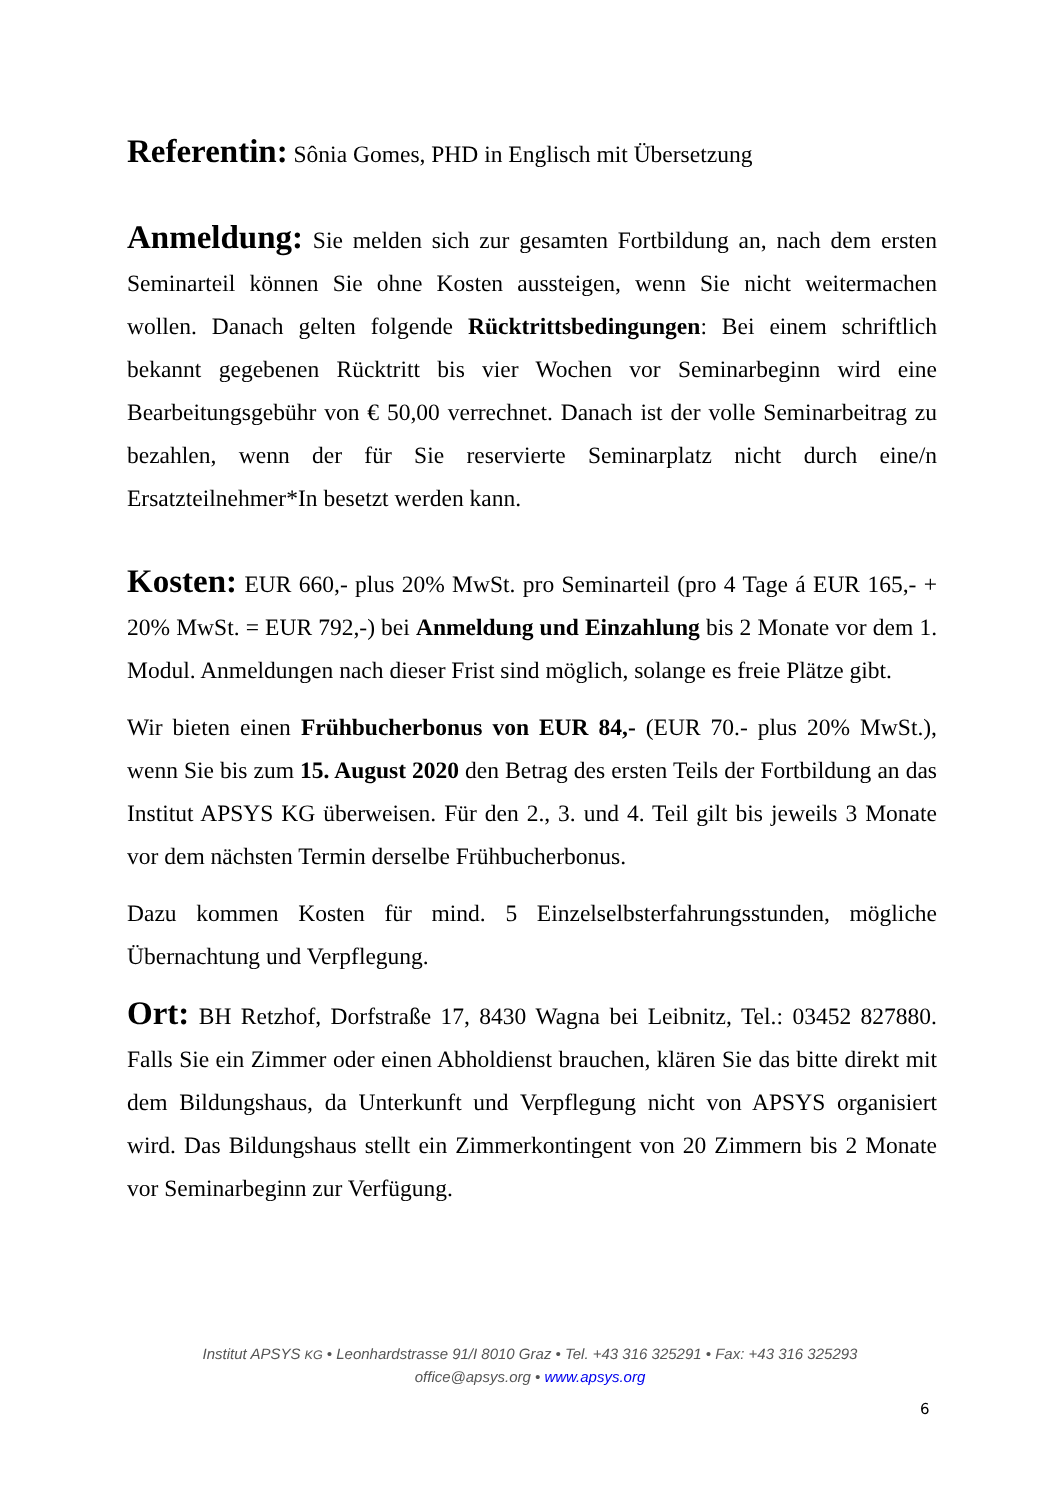Referentin: Sônia Gomes, PHD in Englisch mit Übersetzung
Anmeldung: Sie melden sich zur gesamten Fortbildung an, nach dem ersten Seminarteil können Sie ohne Kosten aussteigen, wenn Sie nicht weitermachen wollen. Danach gelten folgende Rücktrittsbedingungen: Bei einem schriftlich bekannt gegebenen Rücktritt bis vier Wochen vor Seminarbeginn wird eine Bearbeitungsgebühr von € 50,00 verrechnet. Danach ist der volle Seminarbeitrag zu bezahlen, wenn der für Sie reservierte Seminarplatz nicht durch eine/n Ersatzteilnehmer*In besetzt werden kann.
Kosten: EUR 660,- plus 20% MwSt. pro Seminarteil (pro 4 Tage á EUR 165,- + 20% MwSt. = EUR 792,-) bei Anmeldung und Einzahlung bis 2 Monate vor dem 1. Modul. Anmeldungen nach dieser Frist sind möglich, solange es freie Plätze gibt.
Wir bieten einen Frühbucherbonus von EUR 84,- (EUR 70.- plus 20% MwSt.), wenn Sie bis zum 15. August 2020 den Betrag des ersten Teils der Fortbildung an das Institut APSYS KG überweisen. Für den 2., 3. und 4. Teil gilt bis jeweils 3 Monate vor dem nächsten Termin derselbe Frühbucherbonus.
Dazu kommen Kosten für mind. 5 Einzelselbsterfahrungsstunden, mögliche Übernachtung und Verpflegung.
Ort: BH Retzhof, Dorfstraße 17, 8430 Wagna bei Leibnitz, Tel.: 03452 827880. Falls Sie ein Zimmer oder einen Abholdienst brauchen, klären Sie das bitte direkt mit dem Bildungshaus, da Unterkunft und Verpflegung nicht von APSYS organisiert wird. Das Bildungshaus stellt ein Zimmerkontingent von 20 Zimmern bis 2 Monate vor Seminarbeginn zur Verfügung.
Institut APSYS KG • Leonhardstrasse 91/I 8010 Graz • Tel. +43 316 325291 • Fax: +43 316 325293
office@apsys.org • www.apsys.org
6